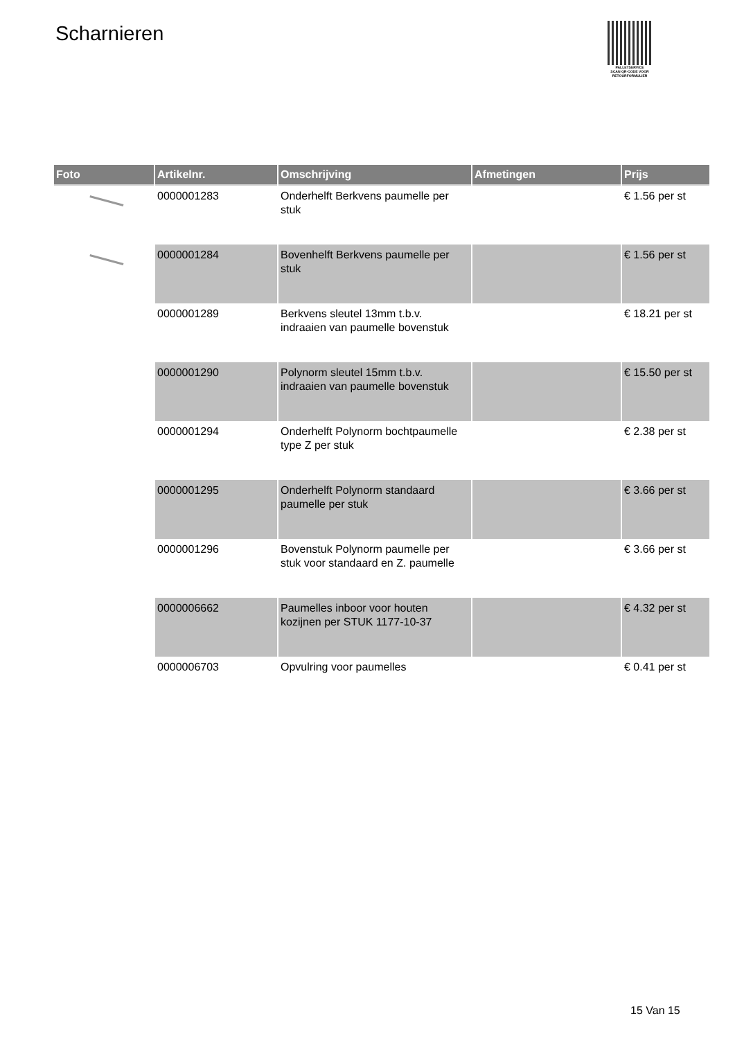Scharnieren
PALLETSERVICE
SCAN QR-CODE VOOR RETOURFORMULIER
| Foto | Artikelnr. | Omschrijving | Afmetingen | Prijs |
| --- | --- | --- | --- | --- |
| | 0000001283 | Onderhelft Berkvens paumelle per stuk | | € 1.56 per st |
| | 0000001284 | Bovenhelft Berkvens paumelle per stuk | | € 1.56 per st |
| | 0000001289 | Berkvens sleutel 13mm t.b.v. indraaien van paumelle bovenstuk | | € 18.21 per st |
| | 0000001290 | Polynorm sleutel 15mm t.b.v. indraaien van paumelle bovenstuk | | € 15.50 per st |
| | 0000001294 | Onderhelft Polynorm bochtpaumelle type Z per stuk | | € 2.38 per st |
| | 0000001295 | Onderhelft Polynorm standaard paumelle per stuk | | € 3.66 per st |
| | 0000001296 | Bovenstuk Polynorm paumelle per stuk voor standaard en Z. paumelle | | € 3.66 per st |
| | 0000006662 | Paumelles inboor voor houten kozijnen per STUK 1177-10-37 | | € 4.32 per st |
| | 0000006703 | Opvulring voor paumelles | | € 0.41 per st |
15 Van 15